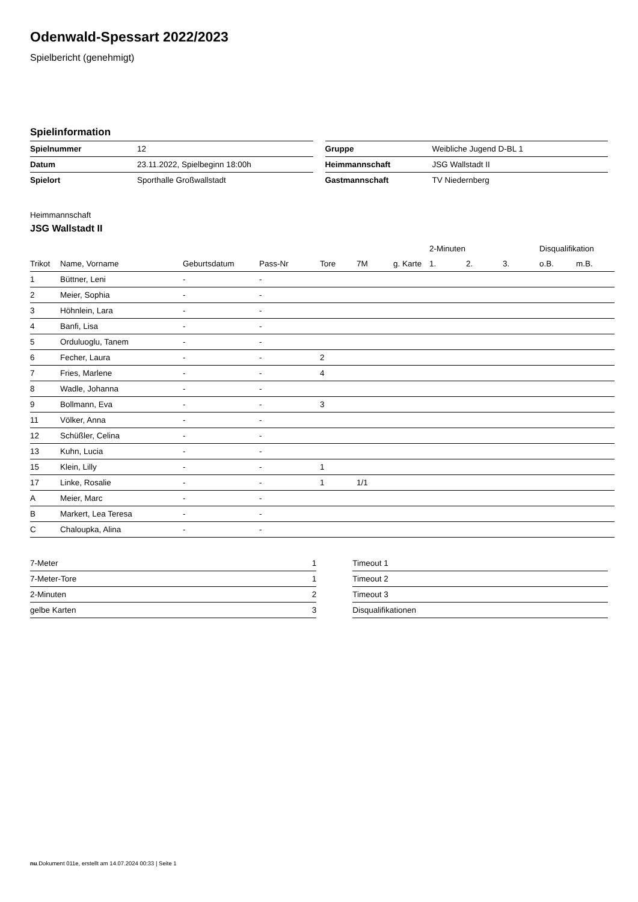Odenwald-Spessart 2022/2023
Spielbericht (genehmigt)
Spielinformation
| Spielnummer | 12 |
| Datum | 23.11.2022, Spielbeginn 18:00h |
| Spielort | Sporthalle Großwallstadt |
| Gruppe | Weibliche Jugend D-BL 1 |
| Heimmannschaft | JSG Wallstadt II |
| Gastmannschaft | TV Niedernberg |
Heimmannschaft
JSG Wallstadt II
| | | | | | | | 2-Minuten | | | Disqualifikation | |
| --- | --- | --- | --- | --- | --- | --- | --- | --- | --- | --- | --- |
| Trikot | Name, Vorname | Geburtsdatum | Pass-Nr | Tore | 7M | g. Karte | 1. | 2. | 3. | o.B. | m.B. |
| 1 | Büttner, Leni | - | - | | | | | | | | |
| 2 | Meier, Sophia | - | - | | | | | | | | |
| 3 | Höhnlein, Lara | - | - | | | | | | | | |
| 4 | Banfi, Lisa | - | - | | | | | | | | |
| 5 | Orduluoglu, Tanem | - | - | | | | | | | | |
| 6 | Fecher, Laura | - | - | 2 | | | | | | | |
| 7 | Fries, Marlene | - | - | 4 | | | | | | | |
| 8 | Wadle, Johanna | - | - | | | | | | | | |
| 9 | Bollmann, Eva | - | - | 3 | | | | | | | |
| 11 | Völker, Anna | - | - | | | | | | | | |
| 12 | Schüßler, Celina | - | - | | | | | | | | |
| 13 | Kuhn, Lucia | - | - | | | | | | | | |
| 15 | Klein, Lilly | - | - | 1 | | | | | | | |
| 17 | Linke, Rosalie | - | - | 1 | 1/1 | | | | | | |
| A | Meier, Marc | - | - | | | | | | | | |
| B | Markert, Lea Teresa | - | - | | | | | | | | |
| C | Chaloupka, Alina | - | - | | | | | | | | |
| 7-Meter | 1 |
| 7-Meter-Tore | 1 |
| 2-Minuten | 2 |
| gelbe Karten | 3 |
| Timeout 1 |
| Timeout 2 |
| Timeout 3 |
| Disqualifikationen |
nu.Dokument 011e, erstellt am 14.07.2024 00:33 | Seite 1